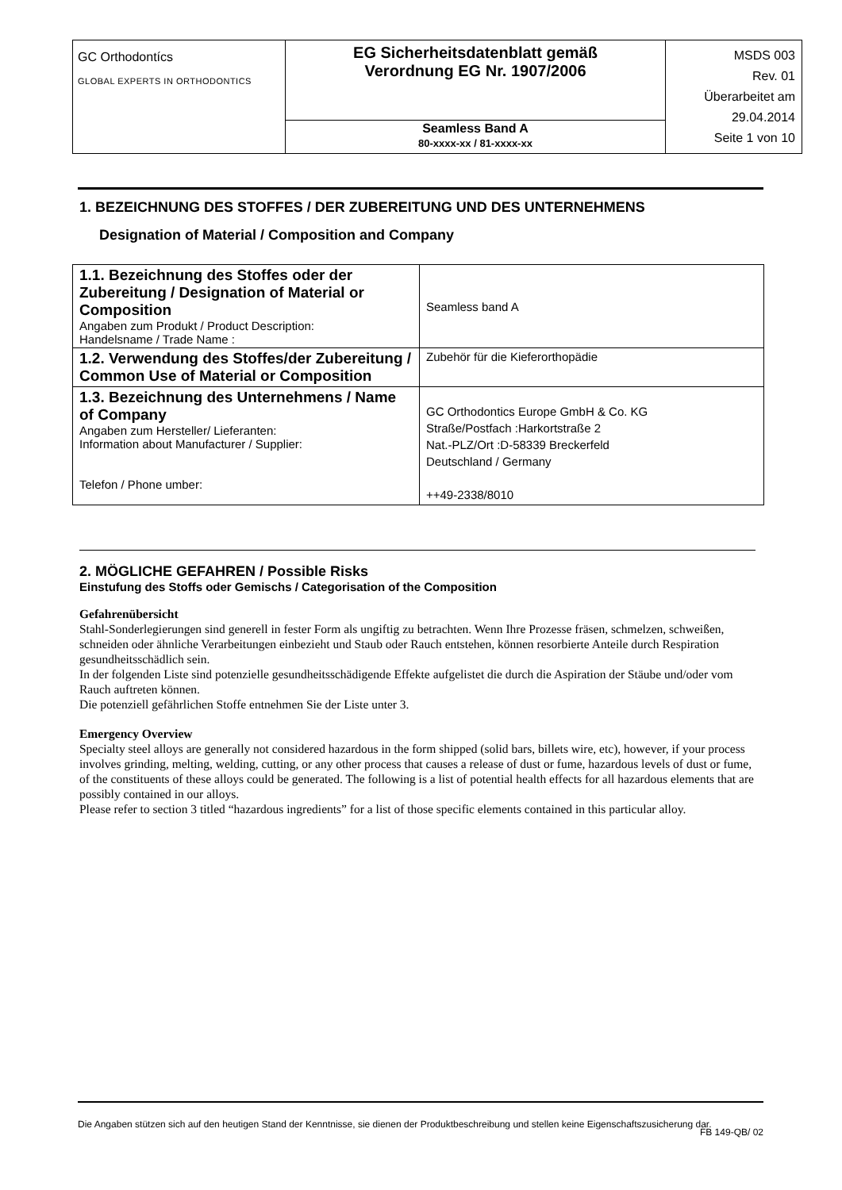| GC Orthodontícs GLOBAL EXPERTS IN ORTHODONTICS | EG Sicherheitsdatenblatt gemäß Verordnung EG Nr. 1907/2006 | MSDS 003 Rev. 01 Überarbeitet am 29.04.2014 Seite 1 von 10 |
| | Seamless Band A 80-xxxx-xx / 81-xxxx-xx | |
1. BEZEICHNUNG DES STOFFES / DER ZUBEREITUNG UND DES UNTERNEHMENS
Designation of Material / Composition and Company
| 1.1. Bezeichnung des Stoffes oder der Zubereitung / Designation of Material or Composition Angaben zum Produkt / Product Description: Handelsname / Trade Name : | Seamless band A |
| 1.2. Verwendung des Stoffes/der Zubereitung / Common Use of Material or Composition | Zubehör für die Kieferorthopädie |
| 1.3. Bezeichnung des Unternehmens / Name of Company Angaben zum Hersteller/ Lieferanten: Information about Manufacturer / Supplier: Telefon / Phone umber: | GC Orthodontics Europe GmbH & Co. KG Straße/Postfach :Harkortstraße 2 Nat.-PLZ/Ort :D-58339 Breckerfeld Deutschland / Germany ++49-2338/8010 |
2. MÖGLICHE GEFAHREN / Possible Risks
Einstufung des Stoffs oder Gemischs / Categorisation of the Composition
Gefahrenübersicht
Stahl-Sonderlegierungen sind generell in fester Form als ungiftig zu betrachten. Wenn Ihre Prozesse fräsen, schmelzen, schweißen, schneiden oder ähnliche Verarbeitungen einbezieht und Staub oder Rauch entstehen, können resorbierte Anteile durch Respiration gesundheitsschädlich sein.
In der folgenden Liste sind potenzielle gesundheitsschädigende Effekte aufgelistet die durch die Aspiration der Stäube und/oder vom Rauch auftreten können.
Die potenziell gefährlichen Stoffe entnehmen Sie der Liste unter 3.
Emergency Overview
Specialty steel alloys are generally not considered hazardous in the form shipped (solid bars, billets wire, etc), however, if your process involves grinding, melting, welding, cutting, or any other process that causes a release of dust or fume, hazardous levels of dust or fume, of the constituents of these alloys could be generated. The following is a list of potential health effects for all hazardous elements that are possibly contained in our alloys.
Please refer to section 3 titled “hazardous ingredients” for a list of those specific elements contained in this particular alloy.
Die Angaben stützen sich auf den heutigen Stand der Kenntnisse, sie dienen der Produktbeschreibung und stellen keine Eigenschaftszusicherung dar.
FB 149-QB/ 02